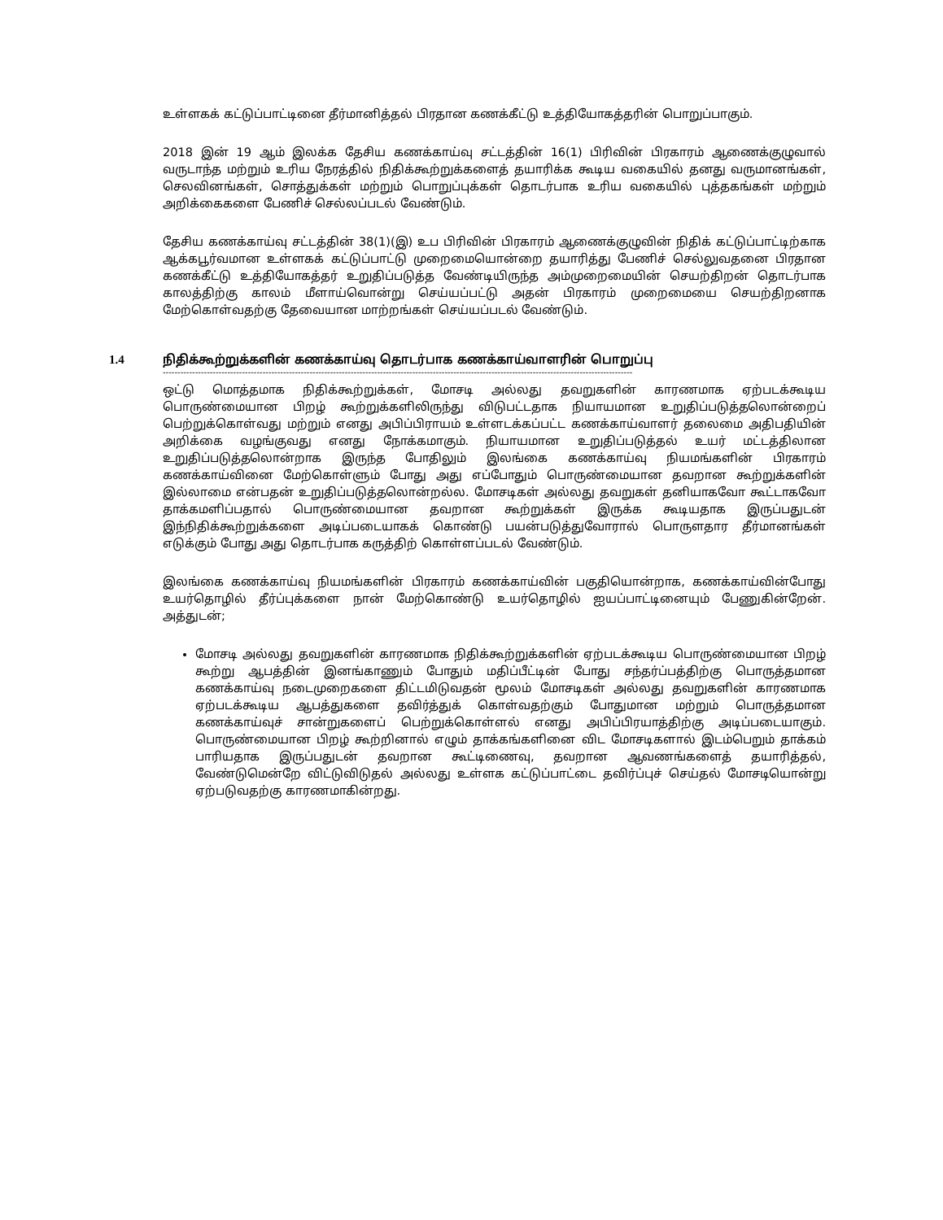உள்ளகக் கட்டுப்பாட்டினை தீர்மானித்தல் பிரதான கணக்கீட்டு உத்தியோகத்தரின் பொறுப்பாகும்.
2018 இன் 19 ஆம் இலக்க தேசிய கணக்காய்வு சட்டத்தின் 16(1) பிரிவின் பிரகாரம் ஆணைக்குழுவால் வருடாந்த மற்றும் உரிய நேரத்தில் நிதிக்கூற்றுக்களைத் தயாரிக்க கூடிய வகையில் தனது வருமானங்கள், செலவினங்கள், சொத்துக்கள் மற்றும் பொறுப்புக்கள் தொடர்பாக உரிய வகையில் புத்தகங்கள் மற்றும் அறிக்கைகளை பேணிச் செல்லப்படல் வேண்டும்.
தேசிய கணக்காய்வு சட்டத்தின் 38(1)(இ) உப பிரிவின் பிரகாரம் ஆணைக்குழுவின் நிதிக் கட்டுப்பாட்டிற்காக ஆக்கபூர்வமான உள்ளகக் கட்டுப்பாட்டு முறைமையொன்றை தயாரித்து பேணிச் செல்லுவதனை பிரதான கணக்கீட்டு உத்தியோகத்தர் உறுதிப்படுத்த வேண்டியிருந்த அம்முறைமையின் செயற்திறன் தொடர்பாக காலத்திற்கு காலம் மீளாய்வொன்று செய்யப்பட்டு அதன் பிரகாரம் முறைமையை செயற்திறனாக மேற்கொள்வதற்கு தேவையான மாற்றங்கள் செய்யப்படல் வேண்டும்.
1.4 நிதிக்கூற்றுக்களின் கணக்காய்வு தொடர்பாக கணக்காய்வாளரின் பொறுப்பு
----------------------------------------------------------------------------------------------------------------------------------------------------------------
ஒட்டு மொத்தமாக நிதிக்கூற்றுக்கள், மோசடி அல்லது தவறுகளின் காரணமாக ஏற்படக்கூடிய பொருண்மையான பிறழ் கூற்றுக்களிலிருந்து விடுபட்டதாக நியாயமான உறுதிப்படுத்தலொன்றைப் பெற்றுக்கொள்வது மற்றும் எனது அபிப்பிராயம் உள்ளடக்கப்பட்ட கணக்காய்வாளர் தலைமை அதிபதியின் அறிக்கை வழங்குவது எனது நோக்கமாகும். நியாயமான உறுதிப்படுத்தல் உயர் மட்டத்திலான உறுதிப்படுத்தலொன்றாக இருந்த போதிலும் இலங்கை கணக்காய்வு நியமங்களின் பிரகாரம் கணக்காய்வினை மேற்கொள்ளும் போது அது எப்போதும் பொருண்மையான தவறான கூற்றுக்களின் இல்லாமை என்பதன் உறுதிப்படுத்தலொன்றல்ல. மோசடிகள் அல்லது தவறுகள் தனியாகவோ கூட்டாகவோ தாக்கமளிப்பதால் பொருண்மையான தவறான கூற்றுக்கள் இருக்க கூடியதாக இருப்பதுடன் இந்நிதிக்கூற்றுக்களை அடிப்படையாகக் கொண்டு பயன்படுத்துவோரால் பொருளதார தீர்மானங்கள் எடுக்கும் போது அது தொடர்பாக கருத்திற் கொள்ளப்படல் வேண்டும்.
இலங்கை கணக்காய்வு நியமங்களின் பிரகாரம் கணக்காய்வின் பகுதியொன்றாக, கணக்காய்வின்போது உயர்தொழில் தீர்ப்புக்களை நான் மேற்கொண்டு உயர்தொழில் ஐயப்பாட்டினையும் பேணுகின்றேன். அத்துடன்;
மோசடி அல்லது தவறுகளின் காரணமாக நிதிக்கூற்றுக்களின் ஏற்படக்கூடிய பொருண்மையான பிறழ் கூற்று ஆபத்தின் இனங்காணும் போதும் மதிப்பீட்டின் போது சந்தர்ப்பத்திற்கு பொருத்தமான கணக்காய்வு நடைமுறைகளை திட்டமிடுவதன் மூலம் மோசடிகள் அல்லது தவறுகளின் காரணமாக ஏற்படக்கூடிய ஆபத்துகளை தவிர்த்துக் கொள்வதற்கும் போதுமான மற்றும் பொருத்தமான கணக்காய்வுச் சான்றுகளைப் பெற்றுக்கொள்ளல் எனது அபிப்பிரயாத்திற்கு அடிப்படையாகும். பொருண்மையான பிறழ் கூற்றினால் எழும் தாக்கங்களினை விட மோசடிகளால் இடம்பெறும் தாக்கம் பாரியதாக இருப்பதுடன் தவறான கூட்டிணைவு, தவறான ஆவணங்களைத் தயாரித்தல், வேண்டுமென்றே விட்டுவிடுதல் அல்லது உள்ளக கட்டுப்பாட்டை தவிர்ப்புச் செய்தல் மோசடியொன்று ஏற்படுவதற்கு காரணமாகின்றது.